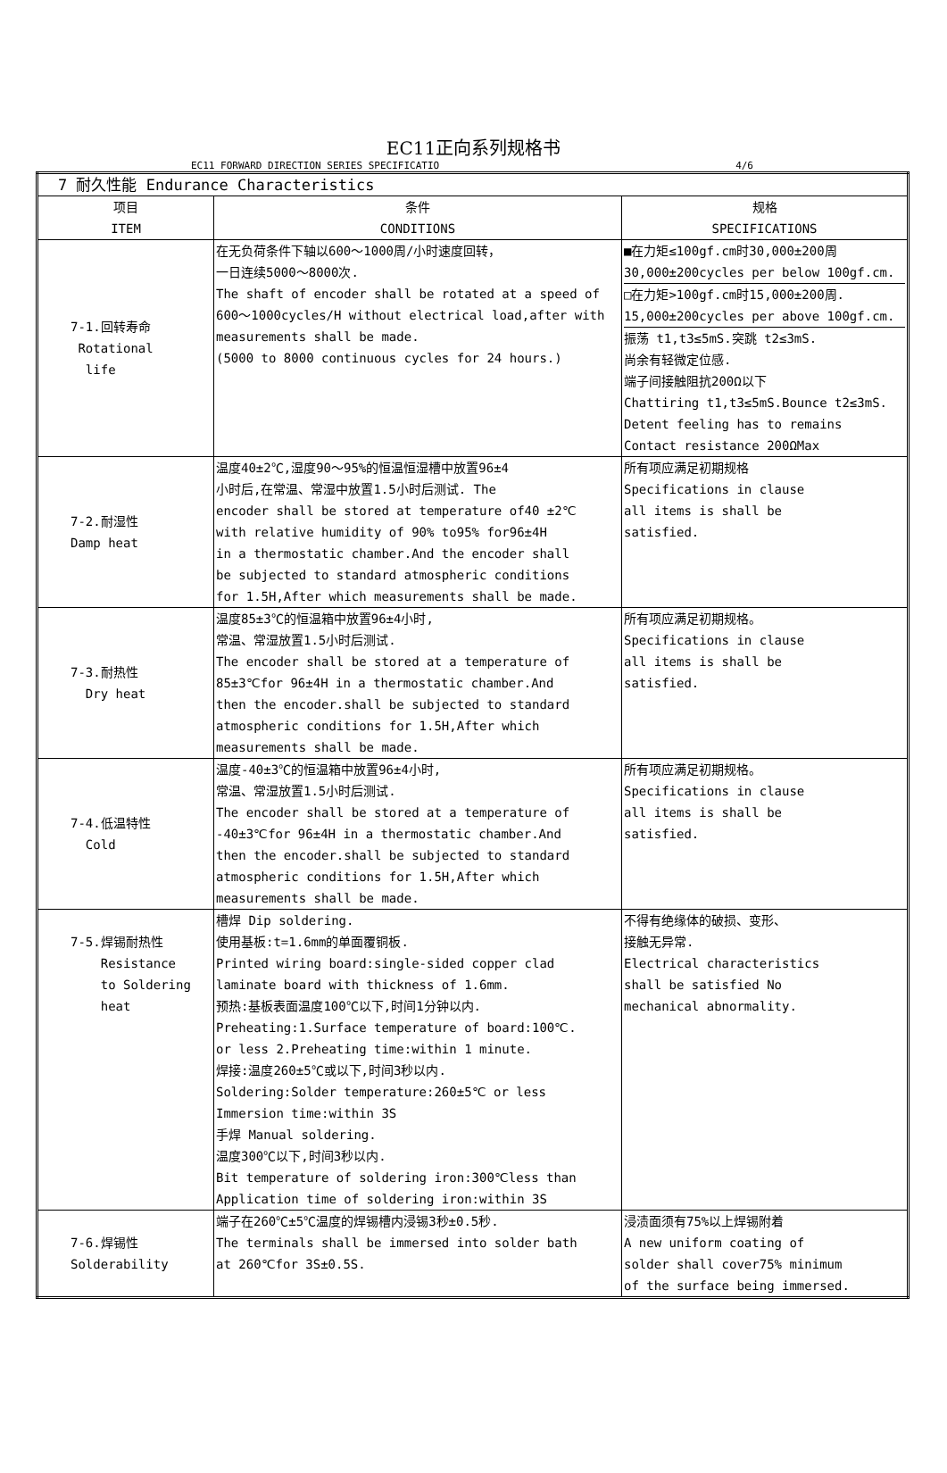EC11正向系列规格书
EC11 FORWARD DIRECTION SERIES SPECIFICATIO 4/6
| 7 耐久性能 Endurance Characteristics | | |
| 项目 ITEM | 条件 CONDITIONS | 规格 SPECIFICATIONS |
| 7-1.回转寿命 Rotational life | 在无负荷条件下轴以600～1000周/小时速度回转， 一日连续5000～8000次. The shaft of encoder shall be rotated at a speed of 600～1000cycles/H without electrical load,after with measurements shall be made. (5000 to 8000 continuous cycles for 24 hours.) | ■在力矩≤100gf.cm时30,000±200周 30,000±200cycles per below 100gf.cm. □在力矩>100gf.cm时15,000±200周. 15,000±200cycles per above 100gf.cm. 振荡 t1,t3≤5mS.突跳 t2≤3mS. 尚余有轻微定位感. 端子间接触阻抗200Ω以下 Chattiring t1,t3≤5mS.Bounce t2≤3mS. Detent feeling has to remains Contact resistance 200ΩMax |
| 7-2.耐湿性 Damp heat | 温度40±2℃,湿度90～95%的恒温恒湿槽中放置96±4 小时后,在常温、常湿中放置1.5小时后测试. The encoder shall be stored at temperature of40 ±2℃ with relative humidity of 90% to95% for96±4H in a thermostatic chamber.And the encoder shall be subjected to standard atmospheric conditions for 1.5H,After which measurements shall be made. | 所有项应满足初期规格 Specifications in clause all items is shall be satisfied. |
| 7-3.耐热性 Dry heat | 温度85±3℃的恒温箱中放置96±4小时, 常温、常湿放置1.5小时后测试. The encoder shall be stored at a temperature of 85±3℃for 96±4H in a thermostatic chamber.And then the encoder.shall be subjected to standard atmospheric conditions for 1.5H,After which measurements shall be made. | 所有项应满足初期规格。 Specifications in clause all items is shall be satisfied. |
| 7-4.低温特性 Cold | 温度-40±3℃的恒温箱中放置96±4小时, 常温、常湿放置1.5小时后测试. The encoder shall be stored at a temperature of -40±3℃for 96±4H in a thermostatic chamber.And then the encoder.shall be subjected to standard atmospheric conditions for 1.5H,After which measurements shall be made. | 所有项应满足初期规格。 Specifications in clause all items is shall be satisfied. |
| 7-5.焊锡耐热性 Resistance to Soldering heat | 槽焊 Dip soldering. 使用基板:t=1.6mm的单面覆铜板. Printed wiring board:single-sided copper clad laminate board with thickness of 1.6mm. 预热:基板表面温度100℃以下,时间1分钟以内. Preheating:1.Surface temperature of board:100℃. or less 2.Preheating time:within 1 minute. 焊接:温度260±5℃或以下,时间3秒以内. Soldering:Solder temperature:260±5℃ or less Immersion time:within 3S 手焊 Manual soldering. 温度300℃以下,时间3秒以内. Bit temperature of soldering iron:300℃less than Application time of soldering iron:within 3S | 不得有绝缘体的破损、变形、 接触无异常. Electrical characteristics shall be satisfied No mechanical abnormality. |
| 7-6.焊锡性 Solderability | 端子在260℃±5℃温度的焊锡槽内浸锡3秒±0.5秒. The terminals shall be immersed into solder bath at 260℃for 3S±0.5S. | 浸渍面须有75%以上焊锡附着 A new uniform coating of solder shall cover75% minimum of the surface being immersed. |